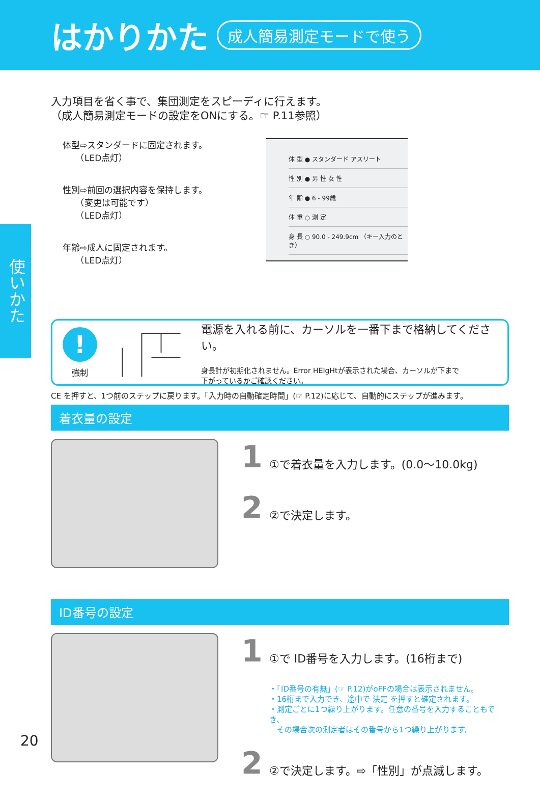はかりかた
成人簡易測定モードで使う
使いかた
入力項目を省く事で、集団測定をスピーディに行えます。
（成人簡易測定モードの設定をONにする。☞ P.11参照）
体型⇨スタンダードに固定されます。
　　（LED点灯）
性別⇨前回の選択内容を保持します。
　　（変更は可能です）
　　（LED点灯）
年齢⇨成人に固定されます。
　　（LED点灯）
体 型 ● スタンダード アスリート
性 別 ● 男 性 女 性
年 齢 ● 6 - 99歳
体 重 ○ 測 定
身 長 ○ 90.0 - 249.9cm （キー入力のとき）
!
強制
電源を入れる前に、カーソルを一番下まで格納してください。
身長計が初期化されません。Error HEIgHtが表示された場合、カーソルが下まで
下がっているかご確認ください。
CE を押すと、1つ前のステップに戻ります。「入力時の自動確定時間」(☞ P.12)に応じて、自動的にステップが進みます。
着衣量の設定
1 ①で着衣量を入力します。(0.0～10.0kg)
2 ②で決定します。
ID番号の設定
1 ①で ID番号を入力します。(16桁まで)
・「ID番号の有無」(☞ P.12)がoFFの場合は表示されません。
・16桁まで入力でき、途中で 決定 を押すと確定されます。
・測定ごとに1つ繰り上がります。任意の番号を入力することもでき、
　その場合次の測定者はその番号から1つ繰り上がります。
2 ②で決定します。⇨「性別」が点滅します。
20